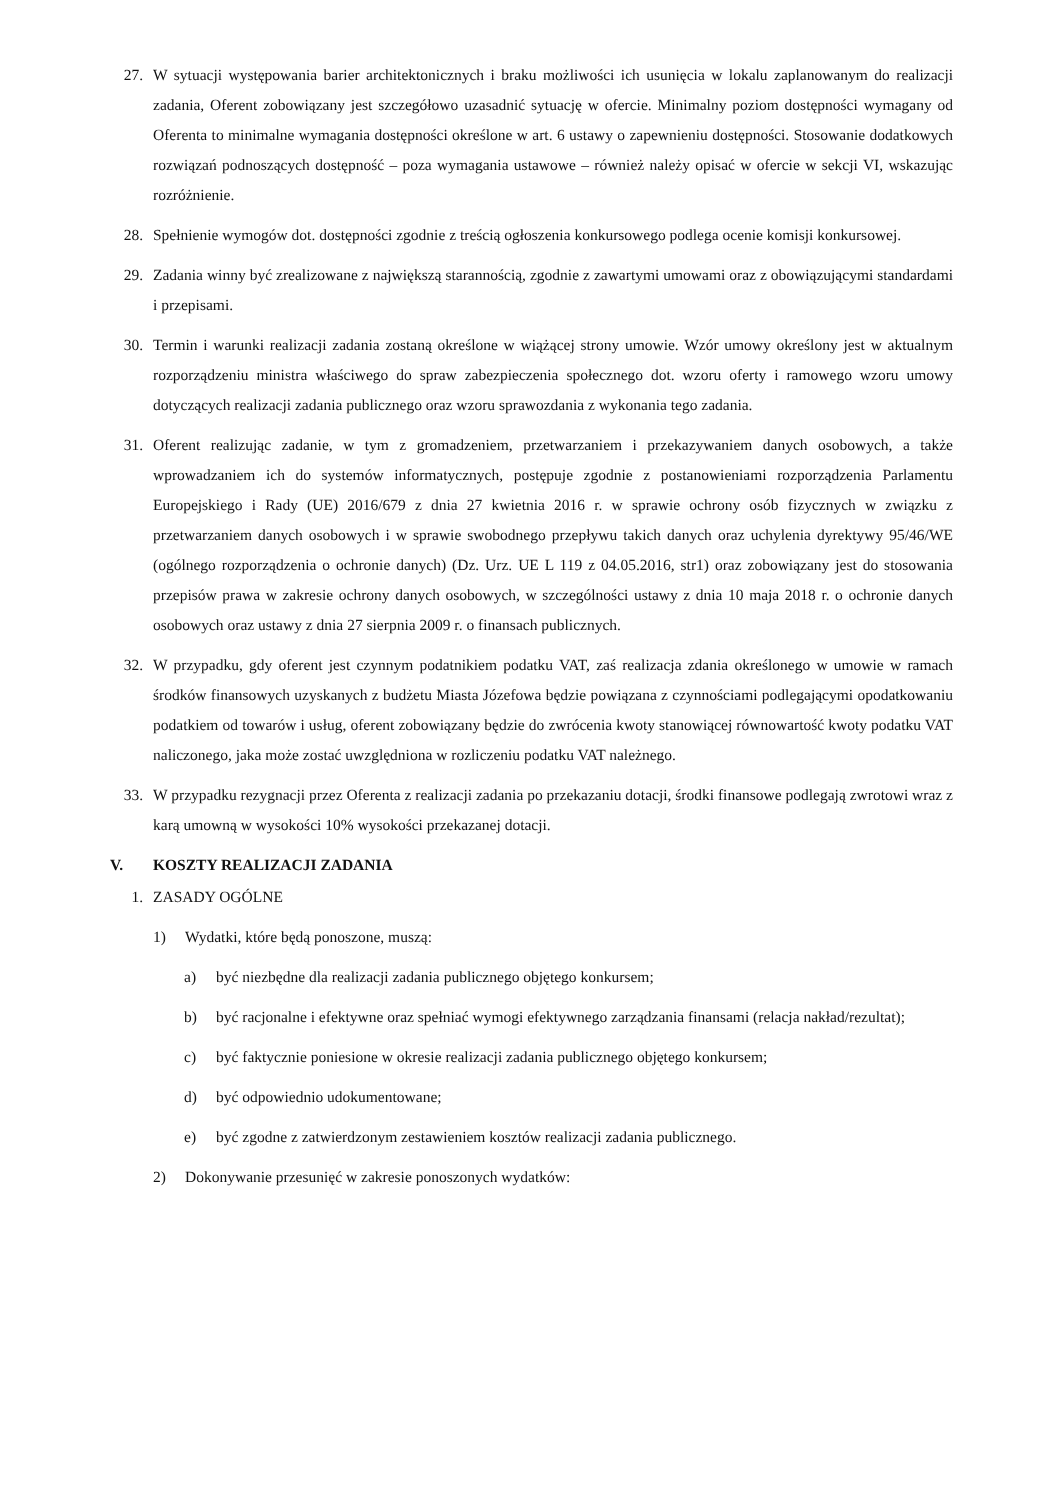27. W sytuacji występowania barier architektonicznych i braku możliwości ich usunięcia w lokalu zaplanowanym do realizacji zadania, Oferent zobowiązany jest szczegółowo uzasadnić sytuację w ofercie. Minimalny poziom dostępności wymagany od Oferenta to minimalne wymagania dostępności określone w art. 6 ustawy o zapewnieniu dostępności. Stosowanie dodatkowych rozwiązań podnoszących dostępność – poza wymagania ustawowe – również należy opisać w ofercie w sekcji VI, wskazując rozróżnienie.
28. Spełnienie wymogów dot. dostępności zgodnie z treścią ogłoszenia konkursowego podlega ocenie komisji konkursowej.
29. Zadania winny być zrealizowane z największą starannością, zgodnie z zawartymi umowami oraz z obowiązującymi standardami i przepisami.
30. Termin i warunki realizacji zadania zostaną określone w wiążącej strony umowie. Wzór umowy określony jest w aktualnym rozporządzeniu ministra właściwego do spraw zabezpieczenia społecznego dot. wzoru oferty i ramowego wzoru umowy dotyczących realizacji zadania publicznego oraz wzoru sprawozdania z wykonania tego zadania.
31. Oferent realizując zadanie, w tym z gromadzeniem, przetwarzaniem i przekazywaniem danych osobowych, a także wprowadzaniem ich do systemów informatycznych, postępuje zgodnie z postanowieniami rozporządzenia Parlamentu Europejskiego i Rady (UE) 2016/679 z dnia 27 kwietnia 2016 r. w sprawie ochrony osób fizycznych w związku z przetwarzaniem danych osobowych i w sprawie swobodnego przepływu takich danych oraz uchylenia dyrektywy 95/46/WE (ogólnego rozporządzenia o ochronie danych) (Dz. Urz. UE L 119 z 04.05.2016, str1) oraz zobowiązany jest do stosowania przepisów prawa w zakresie ochrony danych osobowych, w szczególności ustawy z dnia 10 maja 2018 r. o ochronie danych osobowych oraz ustawy z dnia 27 sierpnia 2009 r. o finansach publicznych.
32. W przypadku, gdy oferent jest czynnym podatnikiem podatku VAT, zaś realizacja zdania określonego w umowie w ramach środków finansowych uzyskanych z budżetu Miasta Józefowa będzie powiązana z czynnościami podlegającymi opodatkowaniu podatkiem od towarów i usług, oferent zobowiązany będzie do zwrócenia kwoty stanowiącej równowartość kwoty podatku VAT naliczonego, jaka może zostać uwzględniona w rozliczeniu podatku VAT należnego.
33. W przypadku rezygnacji przez Oferenta z realizacji zadania po przekazaniu dotacji, środki finansowe podlegają zwrotowi wraz z karą umowną w wysokości 10% wysokości przekazanej dotacji.
V. KOSZTY REALIZACJI ZADANIA
1. ZASADY OGÓLNE
1) Wydatki, które będą ponoszone, muszą:
a) być niezbędne dla realizacji zadania publicznego objętego konkursem;
b) być racjonalne i efektywne oraz spełniać wymogi efektywnego zarządzania finansami (relacja nakład/rezultat);
c) być faktycznie poniesione w okresie realizacji zadania publicznego objętego konkursem;
d) być odpowiednio udokumentowane;
e) być zgodne z zatwierdzonym zestawieniem kosztów realizacji zadania publicznego.
2) Dokonywanie przesunięć w zakresie ponoszonych wydatków: